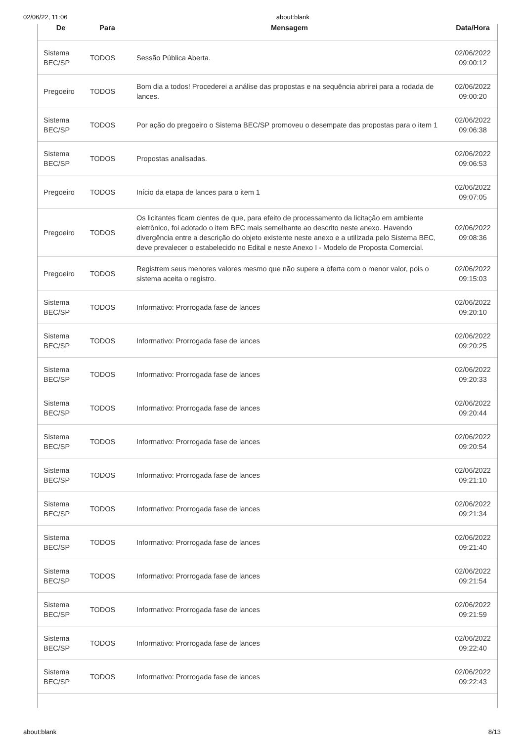02/06/22, 11:06 about:blank
| De | Para | Mensagem | Data/Hora |
| --- | --- | --- | --- |
| Sistema BEC/SP | TODOS | Sessão Pública Aberta. | 02/06/2022 09:00:12 |
| Pregoeiro | TODOS | Bom dia a todos! Procederei a análise das propostas e na sequência abrirei para a rodada de lances. | 02/06/2022 09:00:20 |
| Sistema BEC/SP | TODOS | Por ação do pregoeiro o Sistema BEC/SP promoveu o desempate das propostas para o item 1 | 02/06/2022 09:06:38 |
| Sistema BEC/SP | TODOS | Propostas analisadas. | 02/06/2022 09:06:53 |
| Pregoeiro | TODOS | Início da etapa de lances para o item 1 | 02/06/2022 09:07:05 |
| Pregoeiro | TODOS | Os licitantes ficam cientes de que, para efeito de processamento da licitação em ambiente eletrônico, foi adotado o item BEC mais semelhante ao descrito neste anexo. Havendo divergência entre a descrição do objeto existente neste anexo e a utilizada pelo Sistema BEC, deve prevalecer o estabelecido no Edital e neste Anexo I - Modelo de Proposta Comercial. | 02/06/2022 09:08:36 |
| Pregoeiro | TODOS | Registrem seus menores valores mesmo que não supere a oferta com o menor valor, pois o sistema aceita o registro. | 02/06/2022 09:15:03 |
| Sistema BEC/SP | TODOS | Informativo: Prorrogada fase de lances | 02/06/2022 09:20:10 |
| Sistema BEC/SP | TODOS | Informativo: Prorrogada fase de lances | 02/06/2022 09:20:25 |
| Sistema BEC/SP | TODOS | Informativo: Prorrogada fase de lances | 02/06/2022 09:20:33 |
| Sistema BEC/SP | TODOS | Informativo: Prorrogada fase de lances | 02/06/2022 09:20:44 |
| Sistema BEC/SP | TODOS | Informativo: Prorrogada fase de lances | 02/06/2022 09:20:54 |
| Sistema BEC/SP | TODOS | Informativo: Prorrogada fase de lances | 02/06/2022 09:21:10 |
| Sistema BEC/SP | TODOS | Informativo: Prorrogada fase de lances | 02/06/2022 09:21:34 |
| Sistema BEC/SP | TODOS | Informativo: Prorrogada fase de lances | 02/06/2022 09:21:40 |
| Sistema BEC/SP | TODOS | Informativo: Prorrogada fase de lances | 02/06/2022 09:21:54 |
| Sistema BEC/SP | TODOS | Informativo: Prorrogada fase de lances | 02/06/2022 09:21:59 |
| Sistema BEC/SP | TODOS | Informativo: Prorrogada fase de lances | 02/06/2022 09:22:40 |
| Sistema BEC/SP | TODOS | Informativo: Prorrogada fase de lances | 02/06/2022 09:22:43 |
about:blank 8/13